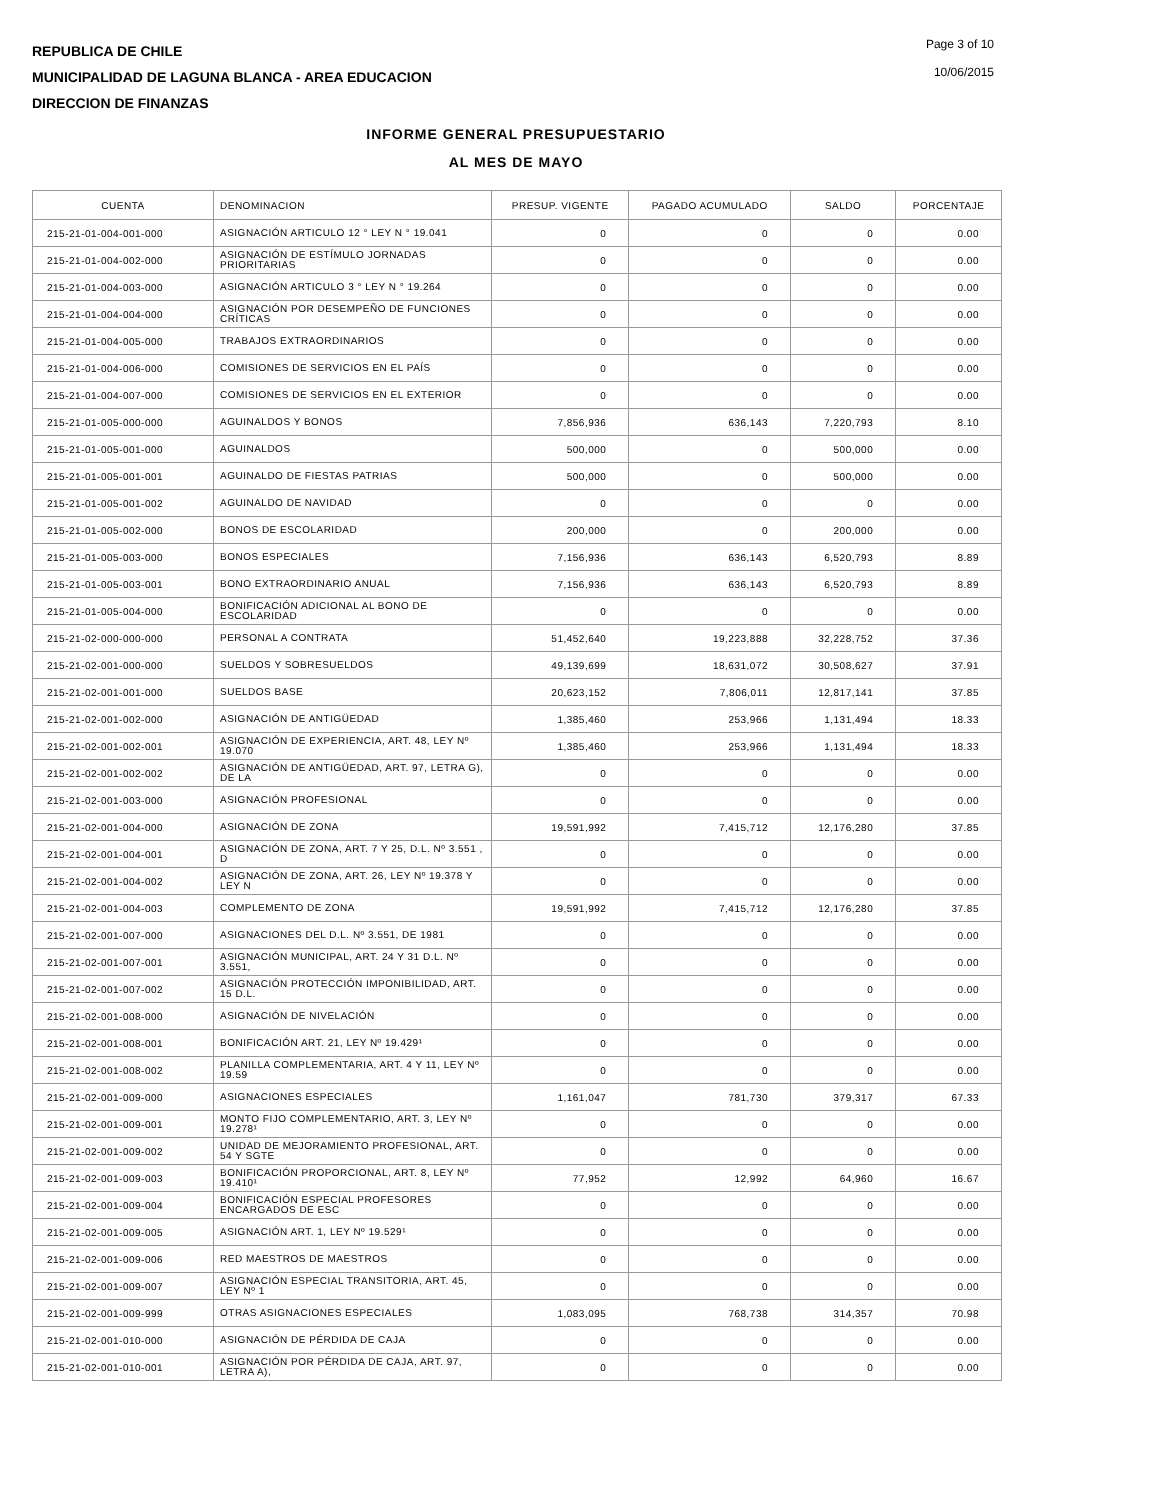REPUBLICA DE CHILE
MUNICIPALIDAD DE LAGUNA BLANCA - AREA EDUCACION
DIRECCION DE FINANZAS
Page 3 of 10
10/06/2015
INFORME GENERAL PRESUPUESTARIO
AL MES DE MAYO
| CUENTA | DENOMINACION | PRESUP. VIGENTE | PAGADO ACUMULADO | SALDO | PORCENTAJE |
| --- | --- | --- | --- | --- | --- |
| 215-21-01-004-001-000 | ASIGNACIÓN ARTICULO 12 ° LEY N ° 19.041 | 0 | 0 | 0 | 0.00 |
| 215-21-01-004-002-000 | ASIGNACIÓN DE ESTÍMULO JORNADAS PRIORITARIAS | 0 | 0 | 0 | 0.00 |
| 215-21-01-004-003-000 | ASIGNACIÓN ARTICULO 3 ° LEY N ° 19.264 | 0 | 0 | 0 | 0.00 |
| 215-21-01-004-004-000 | ASIGNACIÓN POR DESEMPEÑO DE FUNCIONES CRÍTICAS | 0 | 0 | 0 | 0.00 |
| 215-21-01-004-005-000 | TRABAJOS EXTRAORDINARIOS | 0 | 0 | 0 | 0.00 |
| 215-21-01-004-006-000 | COMISIONES DE SERVICIOS EN EL PAÍS | 0 | 0 | 0 | 0.00 |
| 215-21-01-004-007-000 | COMISIONES DE SERVICIOS EN EL EXTERIOR | 0 | 0 | 0 | 0.00 |
| 215-21-01-005-000-000 | AGUINALDOS Y BONOS | 7,856,936 | 636,143 | 7,220,793 | 8.10 |
| 215-21-01-005-001-000 | AGUINALDOS | 500,000 | 0 | 500,000 | 0.00 |
| 215-21-01-005-001-001 | AGUINALDO DE FIESTAS PATRIAS | 500,000 | 0 | 500,000 | 0.00 |
| 215-21-01-005-001-002 | AGUINALDO DE NAVIDAD | 0 | 0 | 0 | 0.00 |
| 215-21-01-005-002-000 | BONOS DE ESCOLARIDAD | 200,000 | 0 | 200,000 | 0.00 |
| 215-21-01-005-003-000 | BONOS ESPECIALES | 7,156,936 | 636,143 | 6,520,793 | 8.89 |
| 215-21-01-005-003-001 | BONO EXTRAORDINARIO ANUAL | 7,156,936 | 636,143 | 6,520,793 | 8.89 |
| 215-21-01-005-004-000 | BONIFICACIÓN ADICIONAL AL BONO DE ESCOLARIDAD | 0 | 0 | 0 | 0.00 |
| 215-21-02-000-000-000 | PERSONAL A CONTRATA | 51,452,640 | 19,223,888 | 32,228,752 | 37.36 |
| 215-21-02-001-000-000 | SUELDOS Y SOBRESUELDOS | 49,139,699 | 18,631,072 | 30,508,627 | 37.91 |
| 215-21-02-001-001-000 | SUELDOS BASE | 20,623,152 | 7,806,011 | 12,817,141 | 37.85 |
| 215-21-02-001-002-000 | ASIGNACIÓN DE ANTIGÜEDAD | 1,385,460 | 253,966 | 1,131,494 | 18.33 |
| 215-21-02-001-002-001 | ASIGNACIÓN DE EXPERIENCIA, ART. 48, LEY Nº 19.070 | 1,385,460 | 253,966 | 1,131,494 | 18.33 |
| 215-21-02-001-002-002 | ASIGNACIÓN DE ANTIGÜEDAD, ART. 97, LETRA G), DE LA | 0 | 0 | 0 | 0.00 |
| 215-21-02-001-003-000 | ASIGNACIÓN PROFESIONAL | 0 | 0 | 0 | 0.00 |
| 215-21-02-001-004-000 | ASIGNACIÓN DE ZONA | 19,591,992 | 7,415,712 | 12,176,280 | 37.85 |
| 215-21-02-001-004-001 | ASIGNACIÓN DE ZONA, ART. 7 Y 25, D.L. Nº 3.551 , D | 0 | 0 | 0 | 0.00 |
| 215-21-02-001-004-002 | ASIGNACIÓN DE ZONA, ART. 26, LEY Nº 19.378 Y LEY N | 0 | 0 | 0 | 0.00 |
| 215-21-02-001-004-003 | COMPLEMENTO DE ZONA | 19,591,992 | 7,415,712 | 12,176,280 | 37.85 |
| 215-21-02-001-007-000 | ASIGNACIONES DEL D.L. Nº 3.551, DE 1981 | 0 | 0 | 0 | 0.00 |
| 215-21-02-001-007-001 | ASIGNACIÓN MUNICIPAL, ART. 24 Y 31 D.L. Nº 3.551, | 0 | 0 | 0 | 0.00 |
| 215-21-02-001-007-002 | ASIGNACIÓN PROTECCIÓN IMPONIBILIDAD, ART. 15 D.L. | 0 | 0 | 0 | 0.00 |
| 215-21-02-001-008-000 | ASIGNACIÓN DE NIVELACIÓN | 0 | 0 | 0 | 0.00 |
| 215-21-02-001-008-001 | BONIFICACIÓN ART. 21, LEY Nº 19.429¹ | 0 | 0 | 0 | 0.00 |
| 215-21-02-001-008-002 | PLANILLA COMPLEMENTARIA, ART. 4 Y 11, LEY Nº 19.59 | 0 | 0 | 0 | 0.00 |
| 215-21-02-001-009-000 | ASIGNACIONES ESPECIALES | 1,161,047 | 781,730 | 379,317 | 67.33 |
| 215-21-02-001-009-001 | MONTO FIJO COMPLEMENTARIO, ART. 3, LEY Nº 19.278¹ | 0 | 0 | 0 | 0.00 |
| 215-21-02-001-009-002 | UNIDAD DE MEJORAMIENTO PROFESIONAL, ART. 54 Y SGTE | 0 | 0 | 0 | 0.00 |
| 215-21-02-001-009-003 | BONIFICACIÓN PROPORCIONAL, ART. 8, LEY Nº 19.410¹ | 77,952 | 12,992 | 64,960 | 16.67 |
| 215-21-02-001-009-004 | BONIFICACIÓN ESPECIAL PROFESORES ENCARGADOS DE ESC | 0 | 0 | 0 | 0.00 |
| 215-21-02-001-009-005 | ASIGNACIÓN ART. 1, LEY Nº 19.529¹ | 0 | 0 | 0 | 0.00 |
| 215-21-02-001-009-006 | RED MAESTROS DE MAESTROS | 0 | 0 | 0 | 0.00 |
| 215-21-02-001-009-007 | ASIGNACIÓN ESPECIAL TRANSITORIA, ART. 45, LEY Nº 1 | 0 | 0 | 0 | 0.00 |
| 215-21-02-001-009-999 | OTRAS ASIGNACIONES ESPECIALES | 1,083,095 | 768,738 | 314,357 | 70.98 |
| 215-21-02-001-010-000 | ASIGNACIÓN DE PÉRDIDA DE CAJA | 0 | 0 | 0 | 0.00 |
| 215-21-02-001-010-001 | ASIGNACIÓN POR PÉRDIDA DE CAJA, ART. 97, LETRA A), | 0 | 0 | 0 | 0.00 |